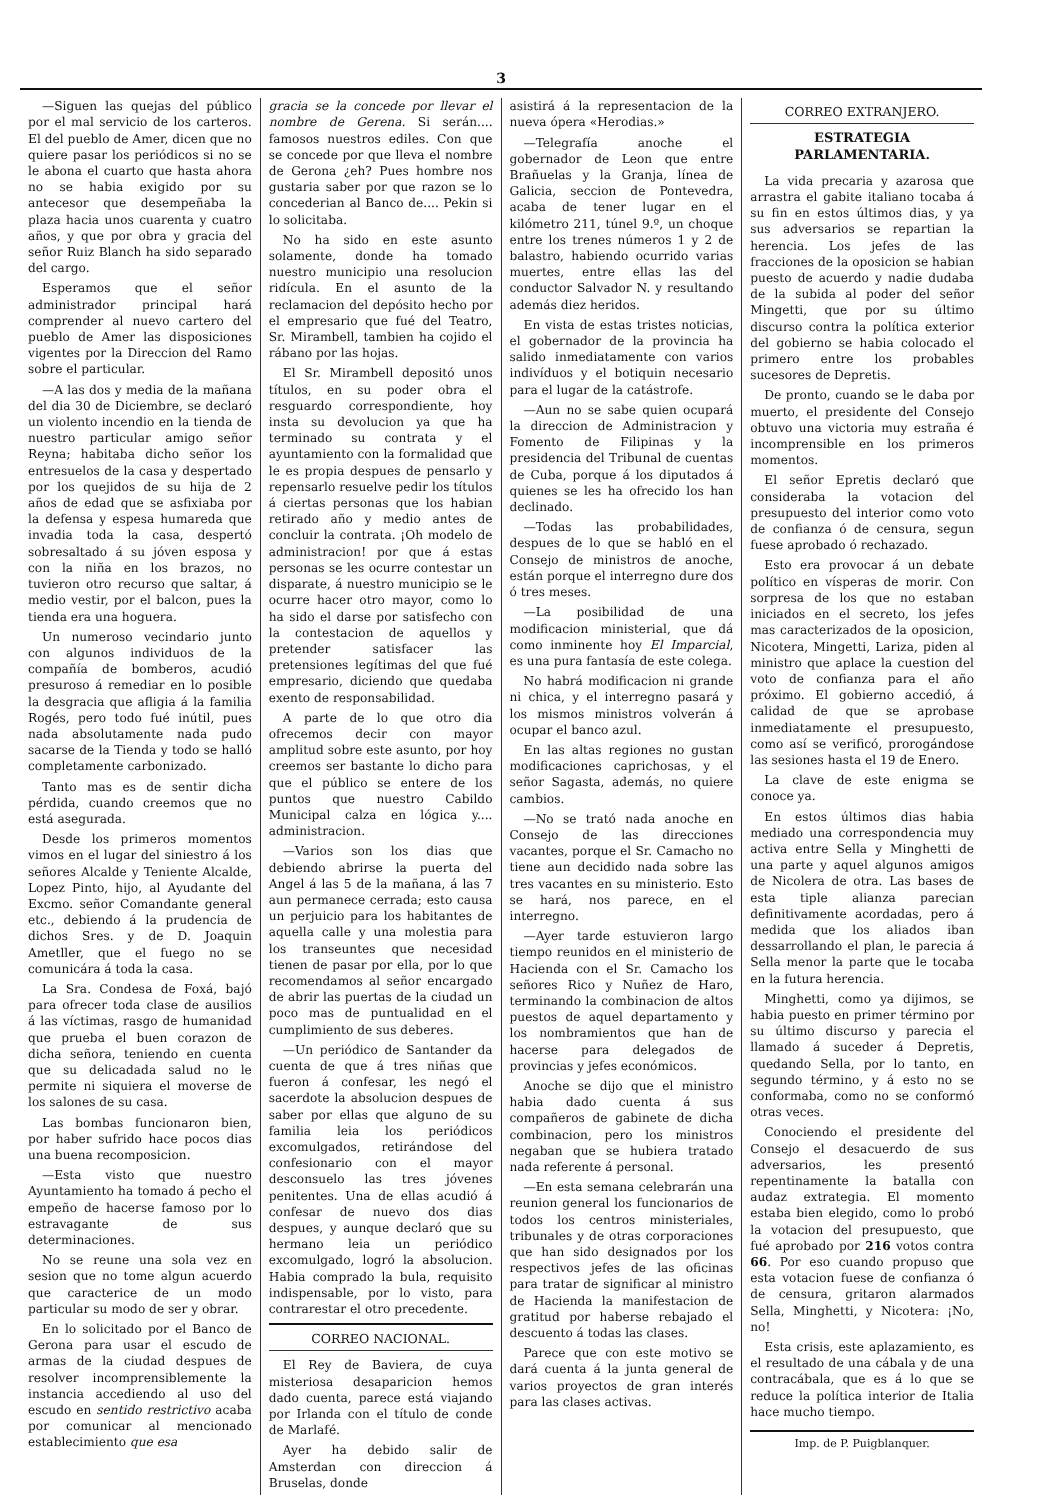3
—Siguen las quejas del público por el mal servicio de los carteros. El del pueblo de Amer, dicen que no quiere pasar los periódicos si no se le abona el cuarto que hasta ahora no se habia exigido por su antecesor que desempeñaba la plaza hacia unos cuarenta y cuatro años, y que por obra y gracia del señor Ruiz Blanch ha sido separado del cargo.
Esperamos que el señor administrador principal hará comprender al nuevo cartero del pueblo de Amer las disposiciones vigentes por la Direccion del Ramo sobre el particular.
—A las dos y media de la mañana del dia 30 de Diciembre, se declaró un violento incendio en la tienda de nuestro particular amigo señor Reyna; habitaba dicho señor los entresuelos de la casa y despertado por los quejidos de su hija de 2 años de edad que se asfixiaba por la defensa y espesa humareda que invadia toda la casa, despertó sobresaltado á su jóven esposa y con la niña en los brazos, no tuvieron otro recurso que saltar, á medio vestir, por el balcon, pues la tienda era una hoguera.
Un numeroso vecindario junto con algunos individuos de la compañía de bomberos, acudió presuroso á remediar en lo posible la desgracia que afligia á la familia Rogés, pero todo fué inútil, pues nada absolutamente nada pudo sacarse de la Tienda y todo se halló completamente carbonizado.
Tanto mas es de sentir dicha pérdida, cuando creemos que no está asegurada.
Desde los primeros momentos vimos en el lugar del siniestro á los señores Alcalde y Teniente Alcalde, Lopez Pinto, hijo, al Ayudante del Excmo. señor Comandante general etc., debiendo á la prudencia de dichos Sres. y de D. Joaquin Ametller, que el fuego no se comunicára á toda la casa.
La Sra. Condesa de Foxá, bajó para ofrecer toda clase de ausilios á las víctimas, rasgo de humanidad que prueba el buen corazon de dicha señora, teniendo en cuenta que su delicadada salud no le permite ni siquiera el moverse de los salones de su casa.
Las bombas funcionaron bien, por haber sufrido hace pocos dias una buena recomposicion.
—Esta visto que nuestro Ayuntamiento ha tomado á pecho el empeño de hacerse famoso por lo estravagante de sus determinaciones.
No se reune una sola vez en sesion que no tome algun acuerdo que caracterice de un modo particular su modo de ser y obrar.
En lo solicitado por el Banco de Gerona para usar el escudo de armas de la ciudad despues de resolver incomprensiblemente la instancia accediendo al uso del escudo en sentido restrictivo acaba por comunicar al mencionado establecimiento que esa
gracia se la concede por llevar el nombre de Gerena. Si serán.... famosos nuestros ediles. Con que se concede por que lleva el nombre de Gerona ¿eh? Pues hombre nos gustaria saber por que razon se lo concederian al Banco de.... Pekin si lo solicitaba.
No ha sido en este asunto solamente, donde ha tomado nuestro municipio una resolucion ridícula. En el asunto de la reclamacion del depósito hecho por el empresario que fué del Teatro, Sr. Mirambell, tambien ha cojido el rábano por las hojas.
El Sr. Mirambell depositó unos títulos, en su poder obra el resguardo correspondiente, hoy insta su devolucion ya que ha terminado su contrata y el ayuntamiento con la formalidad que le es propia despues de pensarlo y repensarlo resuelve pedir los títulos á ciertas personas que los habian retirado año y medio antes de concluir la contrata. ¡Oh modelo de administracion! por que á estas personas se les ocurre contestar un disparate, á nuestro municipio se le ocurre hacer otro mayor, como lo ha sido el darse por satisfecho con la contestacion de aquellos y pretender satisfacer las pretensiones legítimas del que fué empresario, diciendo que quedaba exento de responsabilidad.
A parte de lo que otro dia ofrecemos decir con mayor amplitud sobre este asunto, por hoy creemos ser bastante lo dicho para que el público se entere de los puntos que nuestro Cabildo Municipal calza en lógica y.... administracion.
—Varios son los dias que debiendo abrirse la puerta del Angel á las 5 de la mañana, á las 7 aun permanece cerrada; esto causa un perjuicio para los habitantes de aquella calle y una molestia para los transeuntes que necesidad tienen de pasar por ella, por lo que recomendamos al señor encargado de abrir las puertas de la ciudad un poco mas de puntualidad en el cumplimiento de sus deberes.
—Un periódico de Santander da cuenta de que á tres niñas que fueron á confesar, les negó el sacerdote la absolucion despues de saber por ellas que alguno de su familia leia los periódicos excomulgados, retirándose del confesionario con el mayor desconsuelo las tres jóvenes penitentes. Una de ellas acudió á confesar de nuevo dos dias despues, y aunque declaró que su hermano leia un periódico excomulgado, logró la absolucion. Habia comprado la bula, requisito indispensable, por lo visto, para contrarestar el otro precedente.
CORREO NACIONAL.
El Rey de Baviera, de cuya misteriosa desaparicion hemos dado cuenta, parece está viajando por Irlanda con el título de conde de Marlafé.
Ayer ha debido salir de Amsterdan con direccion á Bruselas, donde
asistirá á la representacion de la nueva ópera «Herodias.»
—Telegrafía anoche el gobernador de Leon que entre Brañuelas y la Granja, línea de Galicia, seccion de Pontevedra, acaba de tener lugar en el kilómetro 211, túnel 9.º, un choque entre los trenes números 1 y 2 de balastro, habiendo ocurrido varias muertes, entre ellas las del conductor Salvador N. y resultando además diez heridos.
En vista de estas tristes noticias, el gobernador de la provincia ha salido inmediatamente con varios indivíduos y el botiquin necesario para el lugar de la catástrofe.
—Aun no se sabe quien ocupará la direccion de Administracion y Fomento de Filipinas y la presidencia del Tribunal de cuentas de Cuba, porque á los diputados á quienes se les ha ofrecido los han declinado.
—Todas las probabilidades, despues de lo que se habló en el Consejo de ministros de anoche, están porque el interregno dure dos ó tres meses.
—La posibilidad de una modificacion ministerial, que dá como inminente hoy El Imparcial, es una pura fantasía de este colega.
No habrá modificacion ni grande ni chica, y el interregno pasará y los mismos ministros volverán á ocupar el banco azul.
En las altas regiones no gustan modificaciones caprichosas, y el señor Sagasta, además, no quiere cambios.
—No se trató nada anoche en Consejo de las direcciones vacantes, porque el Sr. Camacho no tiene aun decidido nada sobre las tres vacantes en su ministerio. Esto se hará, nos parece, en el interregno.
—Ayer tarde estuvieron largo tiempo reunidos en el ministerio de Hacienda con el Sr. Camacho los señores Rico y Nuñez de Haro, terminando la combinacion de altos puestos de aquel departamento y los nombramientos que han de hacerse para delegados de provincias y jefes económicos.
Anoche se dijo que el ministro habia dado cuenta á sus compañeros de gabinete de dicha combinacion, pero los ministros negaban que se hubiera tratado nada referente á personal.
—En esta semana celebrarán una reunion general los funcionarios de todos los centros ministeriales, tribunales y de otras corporaciones que han sido designados por los respectivos jefes de las oficinas para tratar de significar al ministro de Hacienda la manifestacion de gratitud por haberse rebajado el descuento á todas las clases.
Parece que con este motivo se dará cuenta á la junta general de varios proyectos de gran interés para las clases activas.
CORREO EXTRANJERO.
ESTRATEGIA PARLAMENTARIA.
La vida precaria y azarosa que arrastra el gabite italiano tocaba á su fin en estos últimos dias, y ya sus adversarios se repartian la herencia. Los jefes de las fracciones de la oposicion se habian puesto de acuerdo y nadie dudaba de la subida al poder del señor Mingetti, que por su último discurso contra la política exterior del gobierno se habia colocado el primero entre los probables sucesores de Depretis.
De pronto, cuando se le daba por muerto, el presidente del Consejo obtuvo una victoria muy estraña é incomprensible en los primeros momentos.
El señor Epretis declaró que consideraba la votacion del presupuesto del interior como voto de confianza ó de censura, segun fuese aprobado ó rechazado.
Esto era provocar á un debate político en vísperas de morir. Con sorpresa de los que no estaban iniciados en el secreto, los jefes mas caracterizados de la oposicion, Nicotera, Mingetti, Lariza, piden al ministro que aplace la cuestion del voto de confianza para el año próximo. El gobierno accedió, á calidad de que se aprobase inmediatamente el presupuesto, como así se verificó, prorogándose las sesiones hasta el 19 de Enero.
La clave de este enigma se conoce ya.
En estos últimos dias habia mediado una correspondencia muy activa entre Sella y Minghetti de una parte y aquel algunos amigos de Nicolera de otra. Las bases de esta tiple alianza parecian definitivamente acordadas, pero á medida que los aliados iban dessarrollando el plan, le parecia á Sella menor la parte que le tocaba en la futura herencia.
Minghetti, como ya dijimos, se habia puesto en primer término por su último discurso y parecia el llamado á suceder á Depretis, quedando Sella, por lo tanto, en segundo término, y á esto no se conformaba, como no se conformó otras veces.
Conociendo el presidente del Consejo el desacuerdo de sus adversarios, les presentó repentinamente la batalla con audaz extrategia. El momento estaba bien elegido, como lo probó la votacion del presupuesto, que fué aprobado por 216 votos contra 66. Por eso cuando propuso que esta votacion fuese de confianza ó de censura, gritaron alarmados Sella, Minghetti, y Nicotera: ¡No, no!
Esta crisis, este aplazamiento, es el resultado de una cábala y de una contracábala, que es á lo que se reduce la política interior de Italia hace mucho tiempo.
Imp. de P. Puigblanquer.